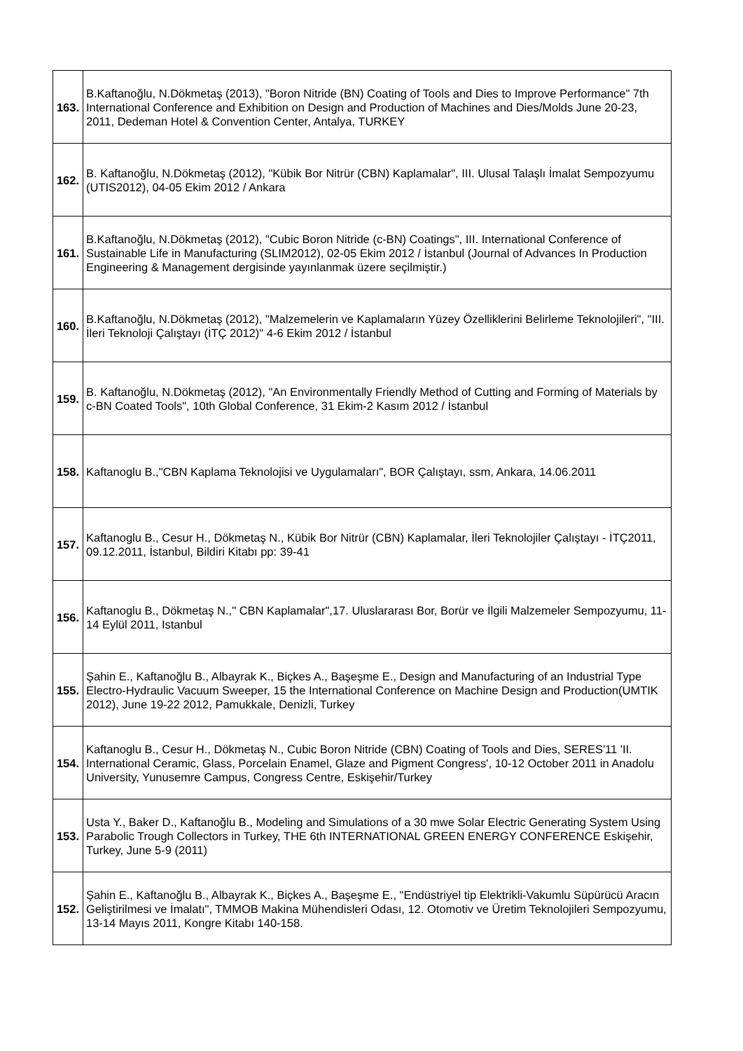| 163. | B.Kaftanoğlu, N.Dökmetaş (2013), "Boron Nitride (BN) Coating of Tools and Dies to Improve Performance" 7th International Conference and Exhibition on Design and Production of Machines and Dies/Molds June 20-23, 2011, Dedeman Hotel & Convention Center, Antalya, TURKEY |
| 162. | B. Kaftanoğlu, N.Dökmetaş (2012), "Kübik Bor Nitrür (CBN) Kaplamalar", III. Ulusal Talaşlı İmalat Sempozyumu (UTIS2012), 04-05 Ekim 2012 / Ankara |
| 161. | B.Kaftanoğlu, N.Dökmetaş (2012), "Cubic Boron Nitride (c-BN) Coatings", III. International Conference of Sustainable Life in Manufacturing (SLIM2012), 02-05 Ekim 2012 / İstanbul (Journal of Advances In Production Engineering & Management dergisinde yayınlanmak üzere seçilmiştir.) |
| 160. | B.Kaftanoğlu, N.Dökmetaş (2012), "Malzemelerin ve Kaplamaların Yüzey Özelliklerini Belirleme Teknolojileri", "III. İleri Teknoloji Çalıştayı (İTÇ 2012)" 4-6 Ekim 2012 / İstanbul |
| 159. | B. Kaftanoğlu, N.Dökmetaş (2012), "An Environmentally Friendly Method of Cutting and Forming of Materials by c-BN Coated Tools", 10th Global Conference, 31 Ekim-2 Kasım 2012 / İstanbul |
| 158. | Kaftanoglu B.,"CBN Kaplama Teknolojisi ve Uygulamaları", BOR Çalıştayı, ssm, Ankara, 14.06.2011 |
| 157. | Kaftanoglu B., Cesur H., Dökmetaş N., Kübik Bor Nitrür (CBN) Kaplamalar, İleri Teknolojiler Çalıştayı - İTÇ2011, 09.12.2011, İstanbul, Bildiri Kitabı pp: 39-41 |
| 156. | Kaftanoglu B., Dökmetaş N.," CBN Kaplamalar",17. Uluslararası Bor, Borür ve İlgili Malzemeler Sempozyumu, 11-14 Eylül 2011, Istanbul |
| 155. | Şahin E., Kaftanoğlu B., Albayrak K., Biçkes A., Başeşme E., Design and Manufacturing of an Industrial Type Electro-Hydraulic Vacuum Sweeper, 15 the International Conference on Machine Design and Production(UMTIK 2012), June 19-22 2012, Pamukkale, Denizli, Turkey |
| 154. | Kaftanoglu B., Cesur H., Dökmetaş N., Cubic Boron Nitride (CBN) Coating of Tools and Dies, SERES'11 'II. International Ceramic, Glass, Porcelain Enamel, Glaze and Pigment Congress', 10-12 October 2011 in Anadolu University, Yunusemre Campus, Congress Centre, Eskişehir/Turkey |
| 153. | Usta Y., Baker D., Kaftanoğlu B., Modeling and Simulations of a 30 mwe Solar Electric Generating System Using Parabolic Trough Collectors in Turkey, THE 6th INTERNATIONAL GREEN ENERGY CONFERENCE Eskişehir, Turkey, June 5-9 (2011) |
| 152. | Şahin E., Kaftanoğlu B., Albayrak K., Biçkes A., Başeşme E., "Endüstriyel tip Elektrikli-Vakumlu Süpürücü Aracın Geliştirilmesi ve İmalatı", TMMOB Makina Mühendisleri Odası, 12. Otomotiv ve Üretim Teknolojileri Sempozyumu, 13-14 Mayıs 2011, Kongre Kitabı 140-158. |